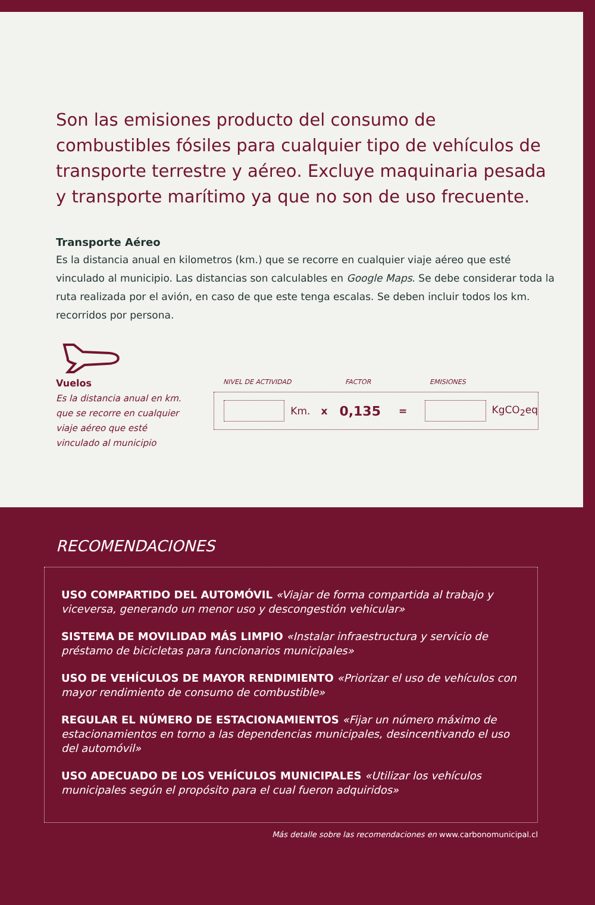Son las emisiones producto del consumo de combustibles fósiles para cualquier tipo de vehículos de transporte terrestre y aéreo. Excluye maquinaria pesada y transporte marítimo ya que no son de uso frecuente.
Transporte Aéreo
Es la distancia anual en kilometros (km.) que se recorre en cualquier viaje aéreo que esté vinculado al municipio. Las distancias son calculables en Google Maps. Se debe considerar toda la ruta realizada por el avión, en caso de que este tenga escalas. Se deben incluir todos los km. recorridos por persona.
Vuelos
Es la distancia anual en km. que se recorre en cualquier viaje aéreo que esté vinculado al municipio
NIVEL DE ACTIVIDAD FACTOR EMISIONES
Km. x 0,135 = KgCO<sub>2</sub>eq
RECOMENDACIONES
USO COMPARTIDO DEL AUTOMÓVIL «Viajar de forma compartida al trabajo y viceversa, generando un menor uso y descongestión vehicular»
SISTEMA DE MOVILIDAD MÁS LIMPIO «Instalar infraestructura y servicio de préstamo de bicicletas para funcionarios municipales»
USO DE VEHÍCULOS DE MAYOR RENDIMIENTO «Priorizar el uso de vehículos con mayor rendimiento de consumo de combustible»
REGULAR EL NÚMERO DE ESTACIONAMIENTOS «Fijar un número máximo de estacionamientos en torno a las dependencias municipales, desincentivando el uso del automóvil»
USO ADECUADO DE LOS VEHÍCULOS MUNICIPALES «Utilizar los vehículos municipales según el propósito para el cual fueron adquiridos»
Más detalle sobre las recomendaciones en www.carbonomunicipal.cl